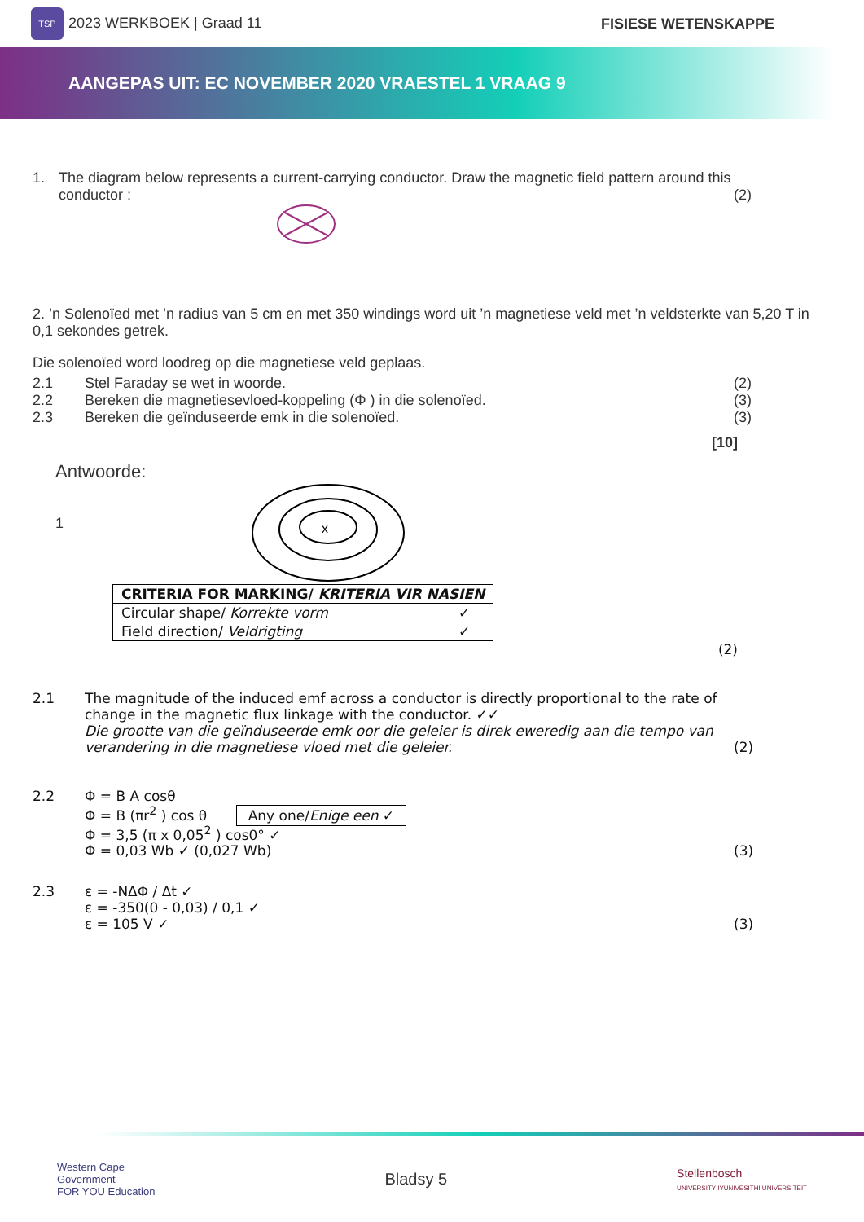TSP 2023 WERKBOEK | Graad 11 FISIESE WETENSKAPPE
AANGEPAS UIT: EC NOVEMBER 2020 VRAESTEL 1 VRAAG 9
1. The diagram below represents a current-carrying conductor. Draw the magnetic field pattern around this conductor :
(2)
2. ’n Solenoïed met ’n radius van 5 cm en met 350 windings word uit ’n magnetiese veld met ’n veldsterkte van 5,20 T in 0,1 sekondes getrek.
Die solenoïed word loodreg op die magnetiese veld geplaas.
2.1 Stel Faraday se wet in woorde. (2)
2.2 Bereken die magnetiesevloed-koppeling (Φ ) in die solenoïed.
(3)
2.3 Bereken die geïnduseerde emk in die solenoïed.
(3)
[10]
Antwoorde:
1
x
| CRITERIA FOR MARKING/ KRITERIA VIR NASIEN | |
| Circular shape/ Korrekte vorm | ✓ |
| Field direction/ Veldrigting | ✓ |
(2)
2.1 The magnitude of the induced emf across a conductor is directly proportional to the rate of change in the magnetic flux linkage with the conductor. ✓✓
Die grootte van die geïnduseerde emk oor die geleier is direk eweredig aan die tempo van verandering in die magnetiese vloed met die geleier.
(2)
2.2 Φ = B A cosθ
Φ = B (πr<sup>2</sup> ) cos θ Any one/Enige een ✓
Φ = 3,5 (π x 0,05<sup>2</sup> ) cos0° ✓
Φ = 0,03 Wb ✓ (0,027 Wb)
(3)
2.3 ε = -NΔΦ / Δt ✓
ε = -350(0 - 0,03) / 0,1 ✓
ε = 105 V ✓
(3)
Western Cape
Government
FOR YOU Education
Bladsy 5
Stellenbosch
UNIVERSITY IYUNIVESITHI UNIVERSITEIT